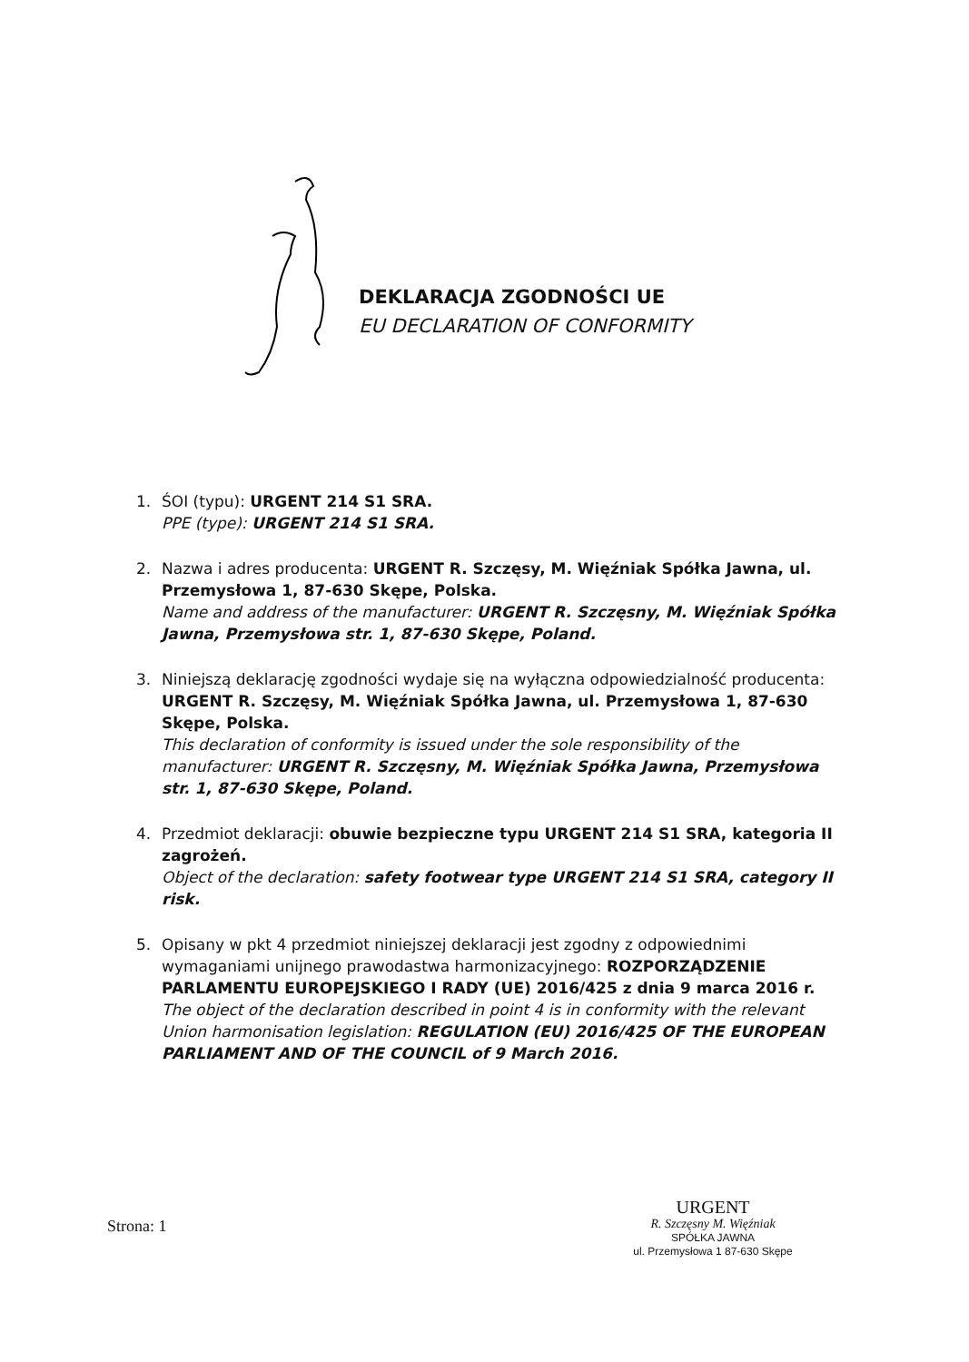DEKLARACJA ZGODNOŚCI UE
EU DECLARATION OF CONFORMITY
1. ŚOI (typu): URGENT 214 S1 SRA.
PPE (type): URGENT 214 S1 SRA.
2. Nazwa i adres producenta: URGENT R. Szczęsy, M. Więźniak Spółka Jawna, ul. Przemysłowa 1, 87-630 Skępe, Polska.
Name and address of the manufacturer: URGENT R. Szczęsny, M. Więźniak Spółka Jawna, Przemysłowa str. 1, 87-630 Skępe, Poland.
3. Niniejszą deklarację zgodności wydaje się na wyłączna odpowiedzialność producenta: URGENT R. Szczęsy, M. Więźniak Spółka Jawna, ul. Przemysłowa 1, 87-630 Skępe, Polska.
This declaration of conformity is issued under the sole responsibility of the manufacturer: URGENT R. Szczęsny, M. Więźniak Spółka Jawna, Przemysłowa str. 1, 87-630 Skępe, Poland.
4. Przedmiot deklaracji: obuwie bezpieczne typu URGENT 214 S1 SRA, kategoria II zagrożeń.
Object of the declaration: safety footwear type URGENT 214 S1 SRA, category II risk.
5. Opisany w pkt 4 przedmiot niniejszej deklaracji jest zgodny z odpowiednimi wymaganiami unijnego prawodastwa harmonizacyjnego: ROZPORZĄDZENIE PARLAMENTU EUROPEJSKIEGO I RADY (UE) 2016/425 z dnia 9 marca 2016 r.
The object of the declaration described in point 4 is in conformity with the relevant Union harmonisation legislation: REGULATION (EU) 2016/425 OF THE EUROPEAN PARLIAMENT AND OF THE COUNCIL of 9 March 2016.
Strona: 1
URGENT
R. Szczęsny M. Więźniak
SPÓŁKA JAWNA
ul. Przemysłowa 1 87-630 Skępe